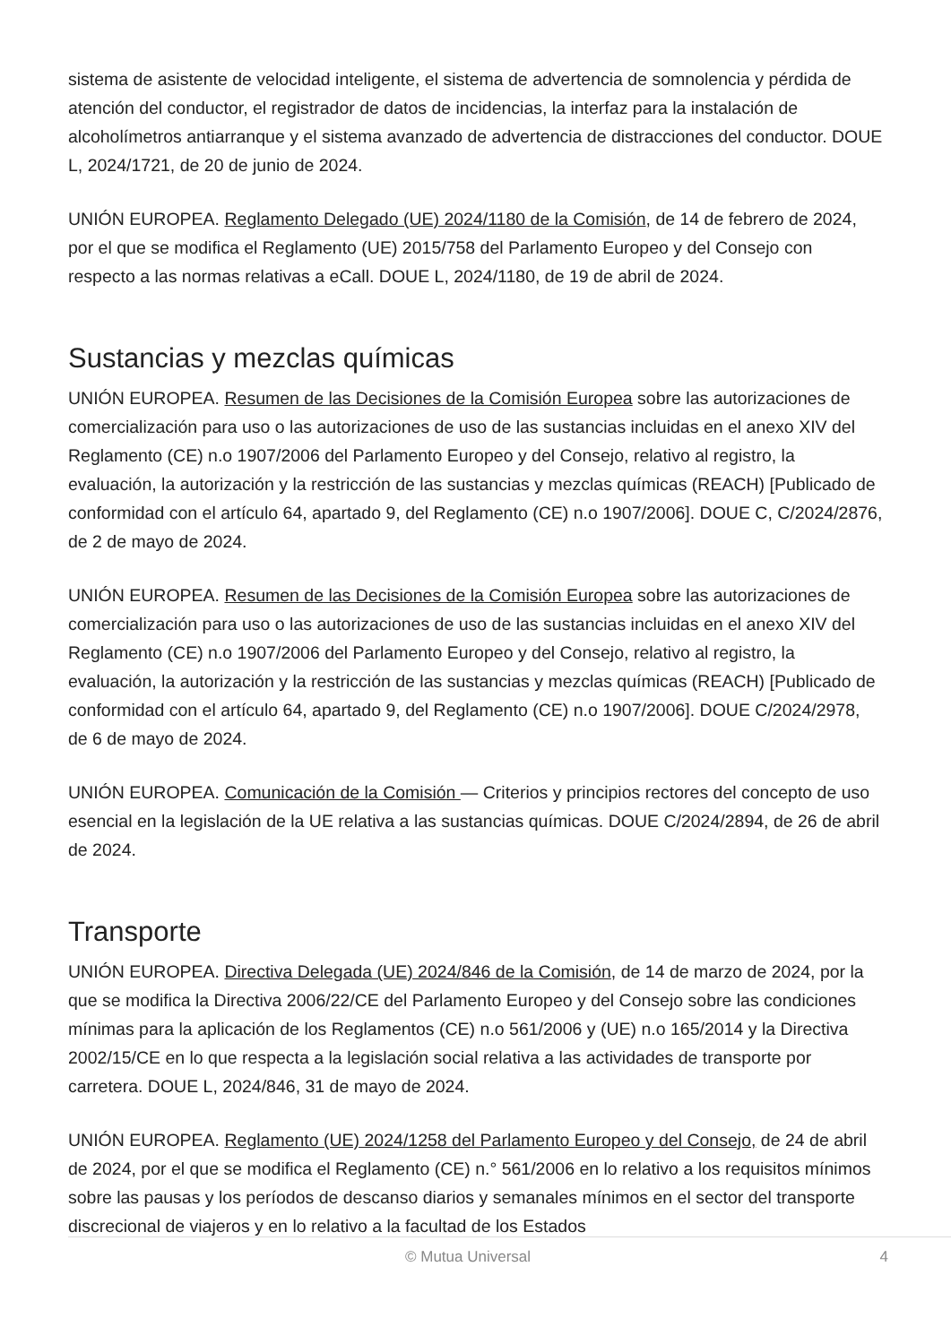sistema de asistente de velocidad inteligente, el sistema de advertencia de somnolencia y pérdida de atención del conductor, el registrador de datos de incidencias, la interfaz para la instalación de alcoholímetros antiarranque y el sistema avanzado de advertencia de distracciones del conductor. DOUE L, 2024/1721, de 20 de junio de 2024.
UNIÓN EUROPEA. Reglamento Delegado (UE) 2024/1180 de la Comisión, de 14 de febrero de 2024, por el que se modifica el Reglamento (UE) 2015/758 del Parlamento Europeo y del Consejo con respecto a las normas relativas a eCall. DOUE L, 2024/1180, de 19 de abril de 2024.
Sustancias y mezclas químicas
UNIÓN EUROPEA. Resumen de las Decisiones de la Comisión Europea sobre las autorizaciones de comercialización para uso o las autorizaciones de uso de las sustancias incluidas en el anexo XIV del Reglamento (CE) n.o 1907/2006 del Parlamento Europeo y del Consejo, relativo al registro, la evaluación, la autorización y la restricción de las sustancias y mezclas químicas (REACH) [Publicado de conformidad con el artículo 64, apartado 9, del Reglamento (CE) n.o 1907/2006]. DOUE C, C/2024/2876, de 2 de mayo de 2024.
UNIÓN EUROPEA. Resumen de las Decisiones de la Comisión Europea sobre las autorizaciones de comercialización para uso o las autorizaciones de uso de las sustancias incluidas en el anexo XIV del Reglamento (CE) n.o 1907/2006 del Parlamento Europeo y del Consejo, relativo al registro, la evaluación, la autorización y la restricción de las sustancias y mezclas químicas (REACH) [Publicado de conformidad con el artículo 64, apartado 9, del Reglamento (CE) n.o 1907/2006]. DOUE C/2024/2978, de 6 de mayo de 2024.
UNIÓN EUROPEA. Comunicación de la Comisión — Criterios y principios rectores del concepto de uso esencial en la legislación de la UE relativa a las sustancias químicas. DOUE C/2024/2894, de 26 de abril de 2024.
Transporte
UNIÓN EUROPEA. Directiva Delegada (UE) 2024/846 de la Comisión, de 14 de marzo de 2024, por la que se modifica la Directiva 2006/22/CE del Parlamento Europeo y del Consejo sobre las condiciones mínimas para la aplicación de los Reglamentos (CE) n.o 561/2006 y (UE) n.o 165/2014 y la Directiva 2002/15/CE en lo que respecta a la legislación social relativa a las actividades de transporte por carretera. DOUE L, 2024/846, 31 de mayo de 2024.
UNIÓN EUROPEA. Reglamento (UE) 2024/1258 del Parlamento Europeo y del Consejo, de 24 de abril de 2024, por el que se modifica el Reglamento (CE) n.° 561/2006 en lo relativo a los requisitos mínimos sobre las pausas y los períodos de descanso diarios y semanales mínimos en el sector del transporte discrecional de viajeros y en lo relativo a la facultad de los Estados
© Mutua Universal 4